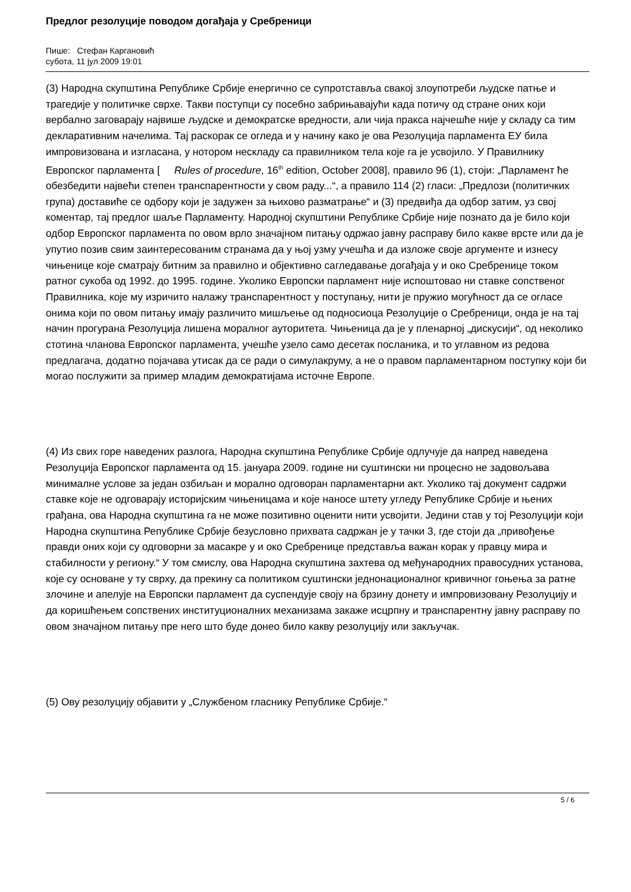Предлог резолуције поводом догађаја у Сребреници
Пише: Стефан Каргановић
субота, 11 јул 2009 19:01
(3) Народна скупштина Републике Србије енергично се супротставља свакој злоупотреби људске патње и трагедије у политичке сврхе. Такви поступци су посебно забрињавајући када потичу од стране оних који вербално заговарају највише људске и демократске вредности, али чија пракса најчешће није у складу са тим декларативним начелима. Тај раскорак се огледа и у начину како је ова Резолуција парламента ЕУ била импровизована и изгласана, у нотором нескладу са правилником тела које га је усвојило. У Правилнику Европског парламента [ Rules of procedure, 16<sup>th</sup> edition, October 2008], правило 96 (1), стоји: „Парламент ће обезбедити највећи степен транспарентности у свом раду...“, а правило 114 (2) гласи: „Предлози (политичких група) доставиће се одбору који је задужен за њихово разматрање“ и (3) предвиђа да одбор затим, уз свој коментар, тај предлог шаље Парламенту. Народној скупштини Републике Србије није познато да је било који одбор Европског парламента по овом врло значајном питању одржао јавну расправу било какве врсте или да је упутио позив свим заинтересованим странама да у њој узму учешћа и да изложе своје аргументе и изнесу чињенице које сматрају битним за правилно и објективно сагледавање догађаја у и око Сребренице током ратног сукоба од 1992. до 1995. године. Уколико Европски парламент није испоштовао ни ставке сопственог Правилника, које му изричито налажу транспарентност у поступању, нити је пружио могућност да се огласе онима који по овом питању имају различито мишљење од подносиоца Резолуције о Сребреници, онда је на тај начин прогурана Резолуција лишена моралног ауторитета. Чињеница да је у пленарној „дискусији“, од неколико стотина чланова Европског парламента, учешће узело само десетак посланика, и то углавном из редова предлагача, додатно појачава утисак да се ради о симулакруму, а не о правом парламентарном поступку који би могао послужити за пример младим демократијама источне Европе.
(4) Из свих горе наведених разлога, Народна скупштина Републике Србије одлучује да напред наведена Резолуција Европског парламента од 15. јануара 2009. године ни суштински ни процесно не задовољава минималне услове за један озбиљан и морално одговоран парламентарни акт. Уколико тај документ садржи ставке које не одговарају историјским чињеницама и које наносе штету угледу Републике Србије и њених грађана, ова Народна скупштина га не може позитивно оценити нити усвојити. Једини став у тој Резолуцији који Народна скупштина Републике Србије безусловно прихвата садржан је у тачки 3, где стоји да „привођење правди оних који су одговорни за масакре у и око Сребренице представља важан корак у правцу мира и стабилности у региону.“ У том смислу, ова Народна скупштина захтева од међународних правосудних установа, које су основане у ту сврху, да прекину са политиком суштински једнонационалног кривичног гоњења за ратне злочине и апелује на Европски парламент да суспендује своју на брзину донету и импровизовану Резолуцију и да коришћењем сопствених институционалних механизама закаже исцрпну и транспарентну јавну расправу по овом значајном питању пре него што буде донео било какву резолуцију или закључак.
(5) Ову резолуцију објавити у „Службеном гласнику Републике Србије.“
5 / 6